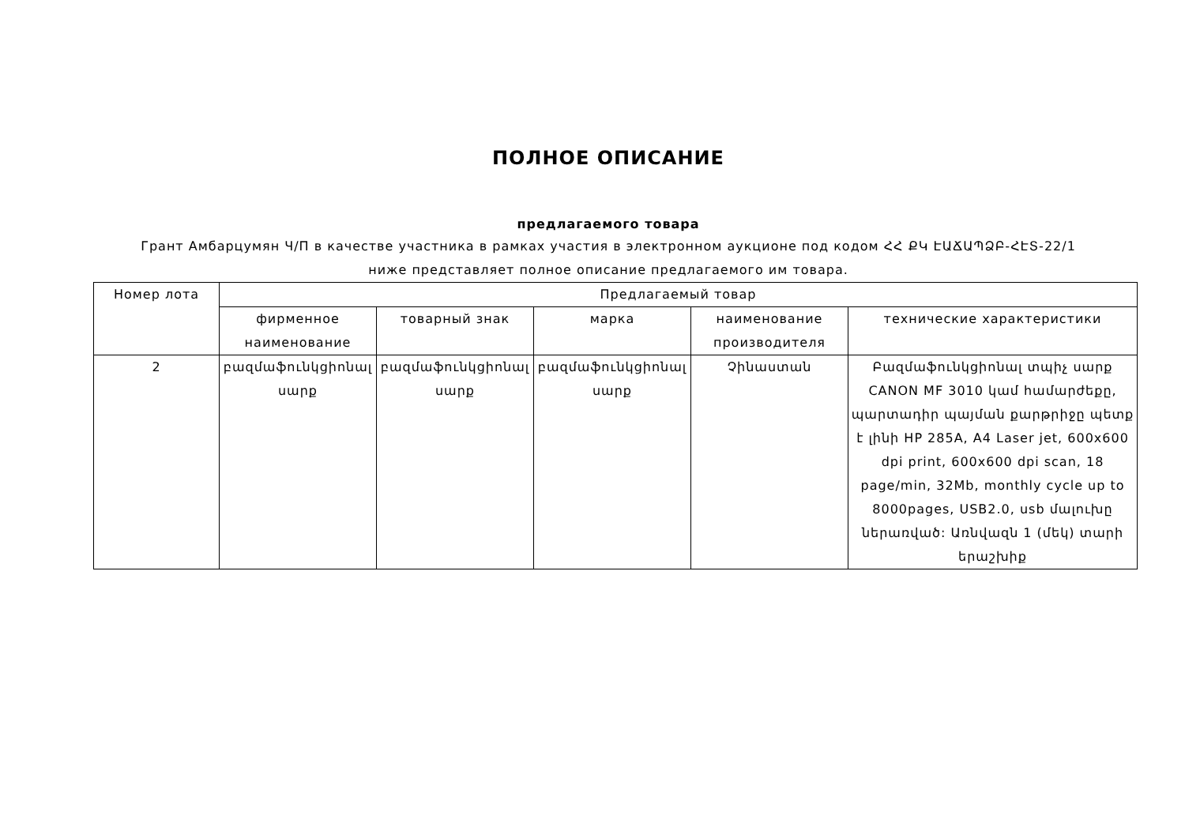ПОЛНОЕ ОПИСАНИЕ
предлагаемого товара
Грант Амбарцумян Ч/П в качестве участника в рамках участия в электронном аукционе под кодом ՀՀ ՔԿ ԷԱՃԱՊՁԲ-ՀԷՏ-22/1
ниже представляет полное описание предлагаемого им товара.
| Номер лота | Предлагаемый товар | | | | |
| --- | --- | --- | --- | --- | --- |
| | фирменное наименование | товарный знак | марка | наименование производителя | технические характеристики |
| 2 | բազմաֆունկցիոնալ սարք | բազմաֆունկցիոնալ սարք | բազմաֆունկցիոնալ սարք | Չինաստան | Բազմաֆունկցիոնալ տպիչ սարք CANON MF 3010 կամ համարժեքը, պարտադիր պայման քարթրիջը պետք է լինի HP 285A, A4 Laser jet, 600x600 dpi print, 600x600 dpi scan, 18 page/min, 32Mb, monthly cycle up to 8000pages, USB2.0, usb մալուխը ներառված: Առնվազն 1 (մեկ) տարի երաշխիք |